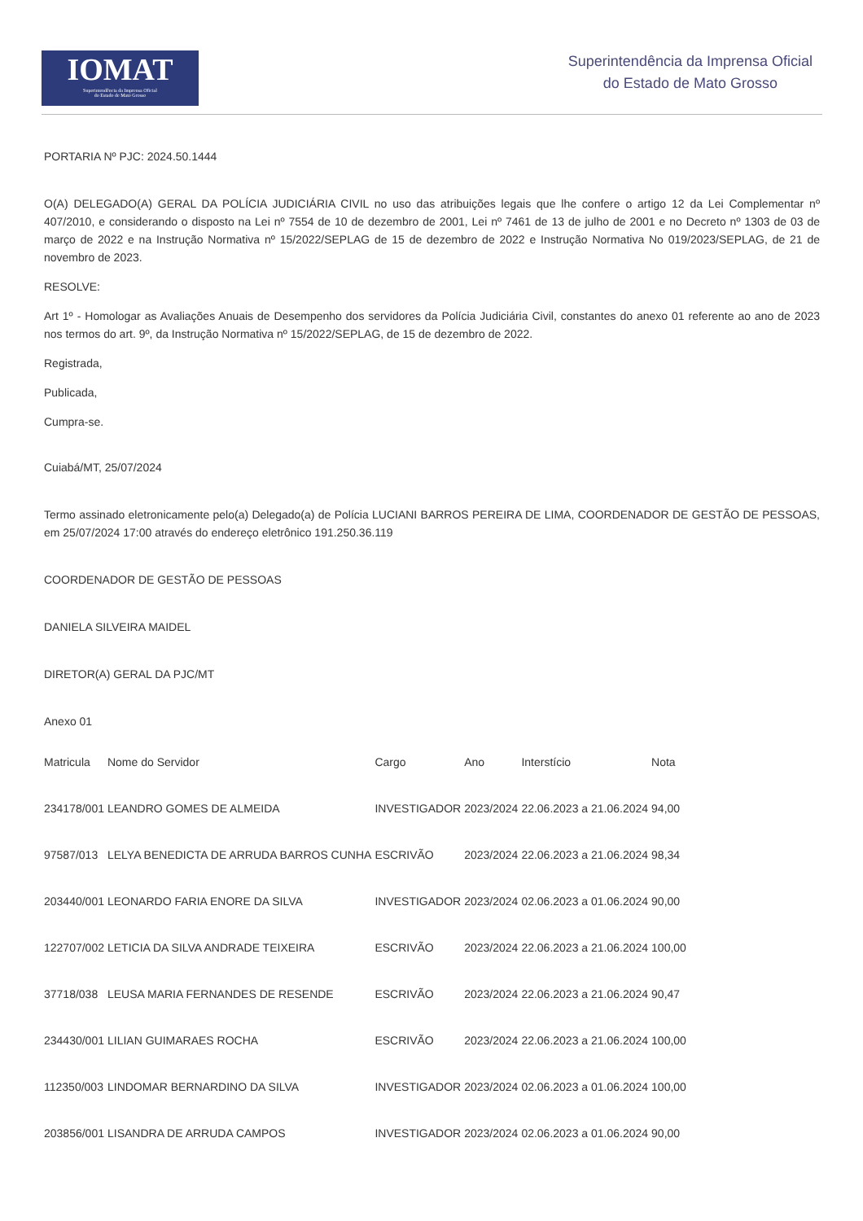IOMAT
Superintendência da Imprensa Oficial
do Estado de Mato Grosso
Superintendência da Imprensa Oficial
do Estado de Mato Grosso
PORTARIA Nº PJC: 2024.50.1444
O(A) DELEGADO(A) GERAL DA POLÍCIA JUDICIÁRIA CIVIL no uso das atribuições legais que lhe confere o artigo 12 da Lei Complementar nº 407/2010, e considerando o disposto na Lei nº 7554 de 10 de dezembro de 2001, Lei nº 7461 de 13 de julho de 2001 e no Decreto nº 1303 de 03 de março de 2022 e na Instrução Normativa nº 15/2022/SEPLAG de 15 de dezembro de 2022 e Instrução Normativa No 019/2023/SEPLAG, de 21 de novembro de 2023.
RESOLVE:
Art 1º - Homologar as Avaliações Anuais de Desempenho dos servidores da Polícia Judiciária Civil, constantes do anexo 01 referente ao ano de 2023 nos termos do art. 9º, da Instrução Normativa nº 15/2022/SEPLAG, de 15 de dezembro de 2022.
Registrada,
Publicada,
Cumpra-se.
Cuiabá/MT, 25/07/2024
Termo assinado eletronicamente pelo(a) Delegado(a) de Polícia LUCIANI BARROS PEREIRA DE LIMA, COORDENADOR DE GESTÃO DE PESSOAS, em 25/07/2024 17:00 através do endereço eletrônico 191.250.36.119
COORDENADOR DE GESTÃO DE PESSOAS
DANIELA SILVEIRA MAIDEL
DIRETOR(A) GERAL DA PJC/MT
Anexo 01
| Matricula | Nome do Servidor | Cargo | Ano | Interstício | Nota |
| --- | --- | --- | --- | --- | --- |
| 234178/001 | LEANDRO GOMES DE ALMEIDA | INVESTIGADOR | 2023/2024 | 22.06.2023 a 21.06.2024 | 94,00 |
| 97587/013 | LELYA BENEDICTA DE ARRUDA BARROS CUNHA | ESCRIVÃO | 2023/2024 | 22.06.2023 a 21.06.2024 | 98,34 |
| 203440/001 | LEONARDO FARIA ENORE DA SILVA | INVESTIGADOR | 2023/2024 | 02.06.2023 a 01.06.2024 | 90,00 |
| 122707/002 | LETICIA DA SILVA ANDRADE TEIXEIRA | ESCRIVÃO | 2023/2024 | 22.06.2023 a 21.06.2024 | 100,00 |
| 37718/038 | LEUSA MARIA FERNANDES DE RESENDE | ESCRIVÃO | 2023/2024 | 22.06.2023 a 21.06.2024 | 90,47 |
| 234430/001 | LILIAN GUIMARAES ROCHA | ESCRIVÃO | 2023/2024 | 22.06.2023 a 21.06.2024 | 100,00 |
| 112350/003 | LINDOMAR BERNARDINO DA SILVA | INVESTIGADOR | 2023/2024 | 02.06.2023 a 01.06.2024 | 100,00 |
| 203856/001 | LISANDRA DE ARRUDA CAMPOS | INVESTIGADOR | 2023/2024 | 02.06.2023 a 01.06.2024 | 90,00 |